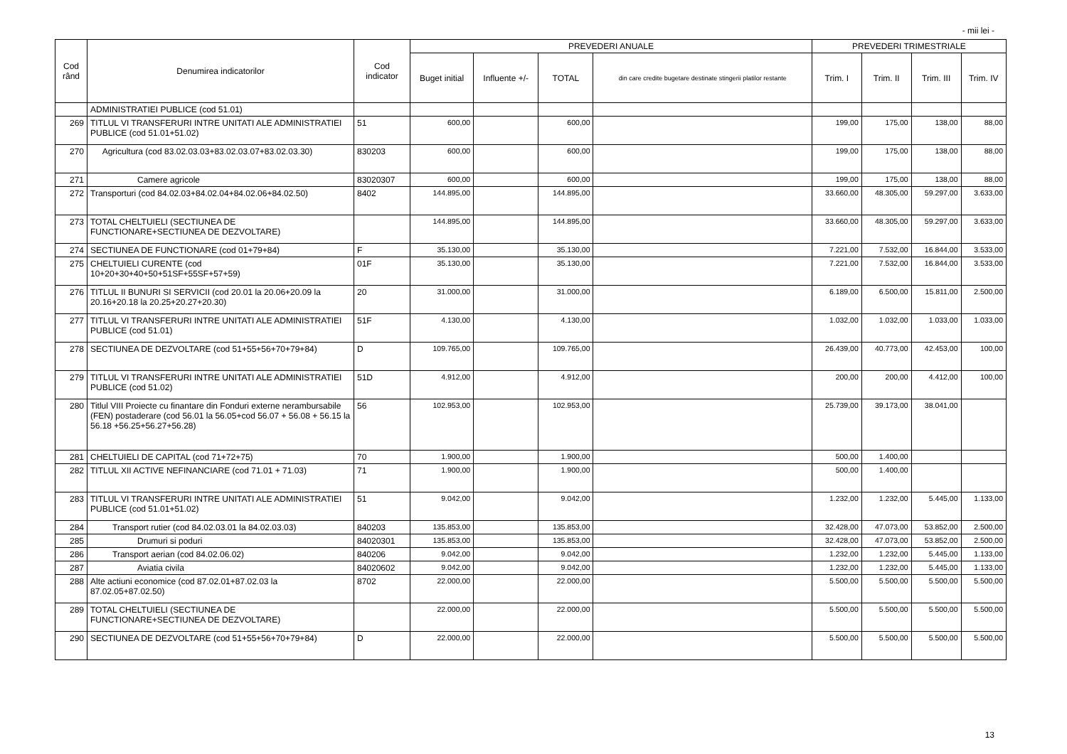- mii lei -
| Cod rând | Denumirea indicatorilor | Cod indicator | PREVEDERI ANUALE | | | | PREVEDERI TRIMESTRIALE | | | |
| --- | --- | --- | --- | --- | --- | --- | --- | --- | --- | --- |
| | | | Buget initial | Influente +/- | TOTAL | din care credite bugetare destinate stingerii platilor restante | Trim. I | Trim. II | Trim. III | Trim. IV |
| | ADMINISTRATIEI PUBLICE (cod 51.01) | | | | | | | | | |
| 269 | TITLUL VI TRANSFERURI INTRE UNITATI ALE ADMINISTRATIEI PUBLICE (cod 51.01+51.02) | 51 | 600,00 | | 600,00 | | 199,00 | 175,00 | 138,00 | 88,00 |
| 270 | Agricultura (cod 83.02.03.03+83.02.03.07+83.02.03.30) | 830203 | 600,00 | | 600,00 | | 199,00 | 175,00 | 138,00 | 88,00 |
| 271 | Camere agricole | 83020307 | 600,00 | | 600,00 | | 199,00 | 175,00 | 138,00 | 88,00 |
| 272 | Transporturi (cod 84.02.03+84.02.04+84.02.06+84.02.50) | 8402 | 144.895,00 | | 144.895,00 | | 33.660,00 | 48.305,00 | 59.297,00 | 3.633,00 |
| 273 | TOTAL CHELTUIELI (SECTIUNEA DE FUNCTIONARE+SECTIUNEA DE DEZVOLTARE) | | 144.895,00 | | 144.895,00 | | 33.660,00 | 48.305,00 | 59.297,00 | 3.633,00 |
| 274 | SECTIUNEA DE FUNCTIONARE (cod 01+79+84) | F | 35.130,00 | | 35.130,00 | | 7.221,00 | 7.532,00 | 16.844,00 | 3.533,00 |
| 275 | CHELTUIELI CURENTE (cod 10+20+30+40+50+51SF+55SF+57+59) | 01F | 35.130,00 | | 35.130,00 | | 7.221,00 | 7.532,00 | 16.844,00 | 3.533,00 |
| 276 | TITLUL II BUNURI SI SERVICII (cod 20.01 la 20.06+20.09 la 20.16+20.18 la 20.25+20.27+20.30) | 20 | 31.000,00 | | 31.000,00 | | 6.189,00 | 6.500,00 | 15.811,00 | 2.500,00 |
| 277 | TITLUL VI TRANSFERURI INTRE UNITATI ALE ADMINISTRATIEI PUBLICE (cod 51.01) | 51F | 4.130,00 | | 4.130,00 | | 1.032,00 | 1.032,00 | 1.033,00 | 1.033,00 |
| 278 | SECTIUNEA DE DEZVOLTARE (cod 51+55+56+70+79+84) | D | 109.765,00 | | 109.765,00 | | 26.439,00 | 40.773,00 | 42.453,00 | 100,00 |
| 279 | TITLUL VI TRANSFERURI INTRE UNITATI ALE ADMINISTRATIEI PUBLICE (cod 51.02) | 51D | 4.912,00 | | 4.912,00 | | 200,00 | 200,00 | 4.412,00 | 100,00 |
| 280 | Titlul VIII Proiecte cu finantare din Fonduri externe nerambursabile (FEN) postaderare (cod 56.01 la 56.05+cod 56.07 + 56.08 + 56.15 la 56.18 +56.25+56.27+56.28) | 56 | 102.953,00 | | 102.953,00 | | 25.739,00 | 39.173,00 | 38.041,00 | |
| 281 | CHELTUIELI DE CAPITAL (cod 71+72+75) | 70 | 1.900,00 | | 1.900,00 | | 500,00 | 1.400,00 | | |
| 282 | TITLUL XII ACTIVE NEFINANCIARE (cod 71.01 + 71.03) | 71 | 1.900,00 | | 1.900,00 | | 500,00 | 1.400,00 | | |
| 283 | TITLUL VI TRANSFERURI INTRE UNITATI ALE ADMINISTRATIEI PUBLICE (cod 51.01+51.02) | 51 | 9.042,00 | | 9.042,00 | | 1.232,00 | 1.232,00 | 5.445,00 | 1.133,00 |
| 284 | Transport rutier (cod 84.02.03.01 la 84.02.03.03) | 840203 | 135.853,00 | | 135.853,00 | | 32.428,00 | 47.073,00 | 53.852,00 | 2.500,00 |
| 285 | Drumuri si poduri | 84020301 | 135.853,00 | | 135.853,00 | | 32.428,00 | 47.073,00 | 53.852,00 | 2.500,00 |
| 286 | Transport aerian (cod 84.02.06.02) | 840206 | 9.042,00 | | 9.042,00 | | 1.232,00 | 1.232,00 | 5.445,00 | 1.133,00 |
| 287 | Aviatia civila | 84020602 | 9.042,00 | | 9.042,00 | | 1.232,00 | 1.232,00 | 5.445,00 | 1.133,00 |
| 288 | Alte actiuni economice (cod 87.02.01+87.02.03 la 87.02.05+87.02.50) | 8702 | 22.000,00 | | 22.000,00 | | 5.500,00 | 5.500,00 | 5.500,00 | 5.500,00 |
| 289 | TOTAL CHELTUIELI (SECTIUNEA DE FUNCTIONARE+SECTIUNEA DE DEZVOLTARE) | | 22.000,00 | | 22.000,00 | | 5.500,00 | 5.500,00 | 5.500,00 | 5.500,00 |
| 290 | SECTIUNEA DE DEZVOLTARE (cod 51+55+56+70+79+84) | D | 22.000,00 | | 22.000,00 | | 5.500,00 | 5.500,00 | 5.500,00 | 5.500,00 |
13